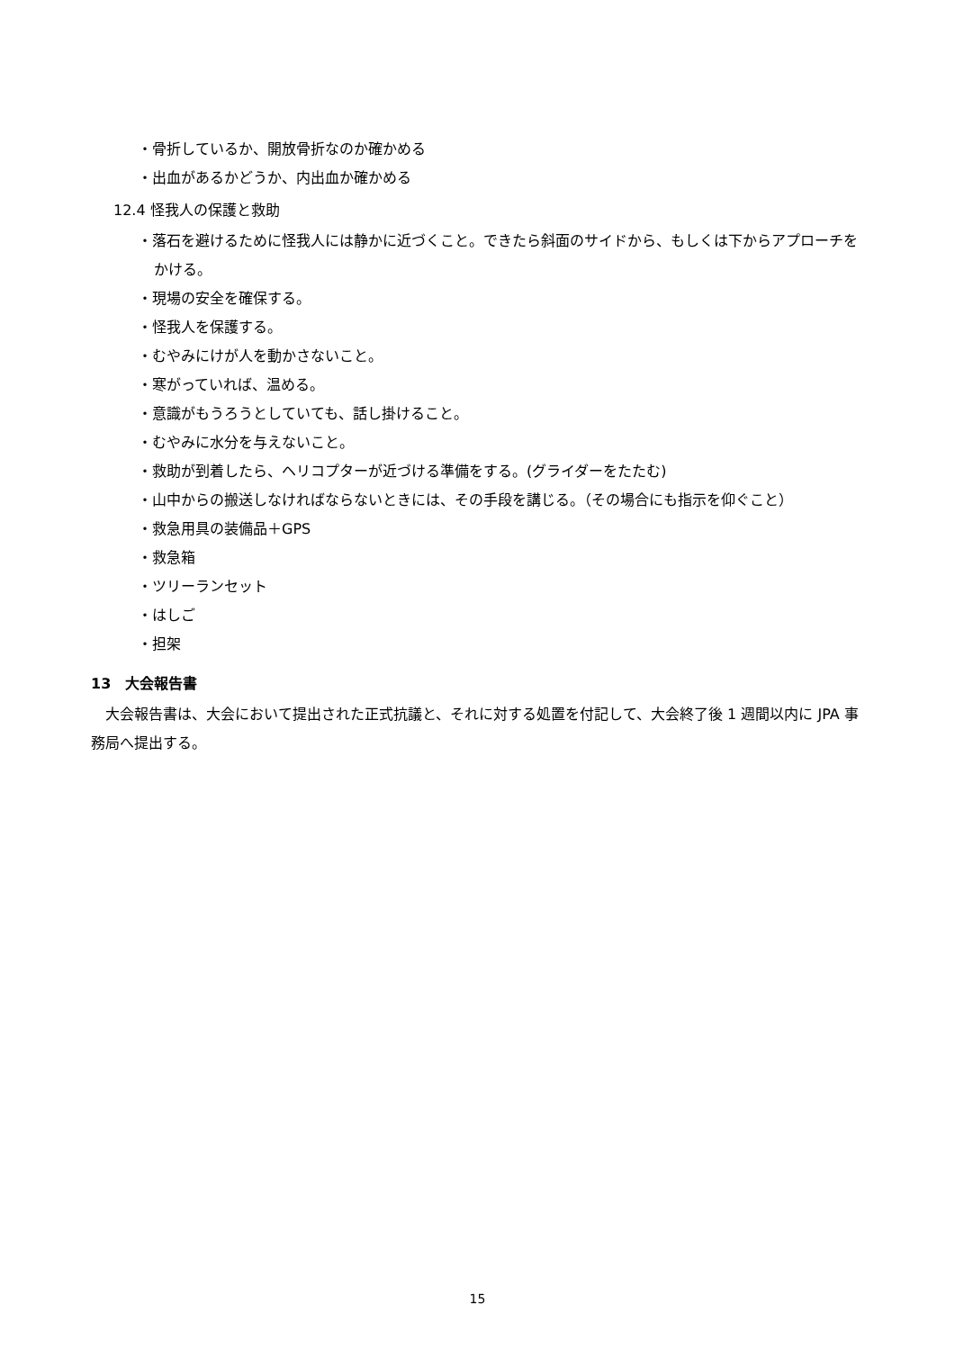・骨折しているか、開放骨折なのか確かめる
・出血があるかどうか、内出血か確かめる
12.4 怪我人の保護と救助
・落石を避けるために怪我人には静かに近づくこと。できたら斜面のサイドから、もしくは下からアプローチをかける。
・現場の安全を確保する。
・怪我人を保護する。
・むやみにけが人を動かさないこと。
・寒がっていれば、温める。
・意識がもうろうとしていても、話し掛けること。
・むやみに水分を与えないこと。
・救助が到着したら、ヘリコプターが近づける準備をする。(グライダーをたたむ)
・山中からの搬送しなければならないときには、その手段を講じる。（その場合にも指示を仰ぐこと）
・救急用具の装備品＋GPS
・救急箱
・ツリーランセット
・はしご
・担架
13　大会報告書
大会報告書は、大会において提出された正式抗議と、それに対する処置を付記して、大会終了後 1 週間以内に JPA 事務局へ提出する。
15